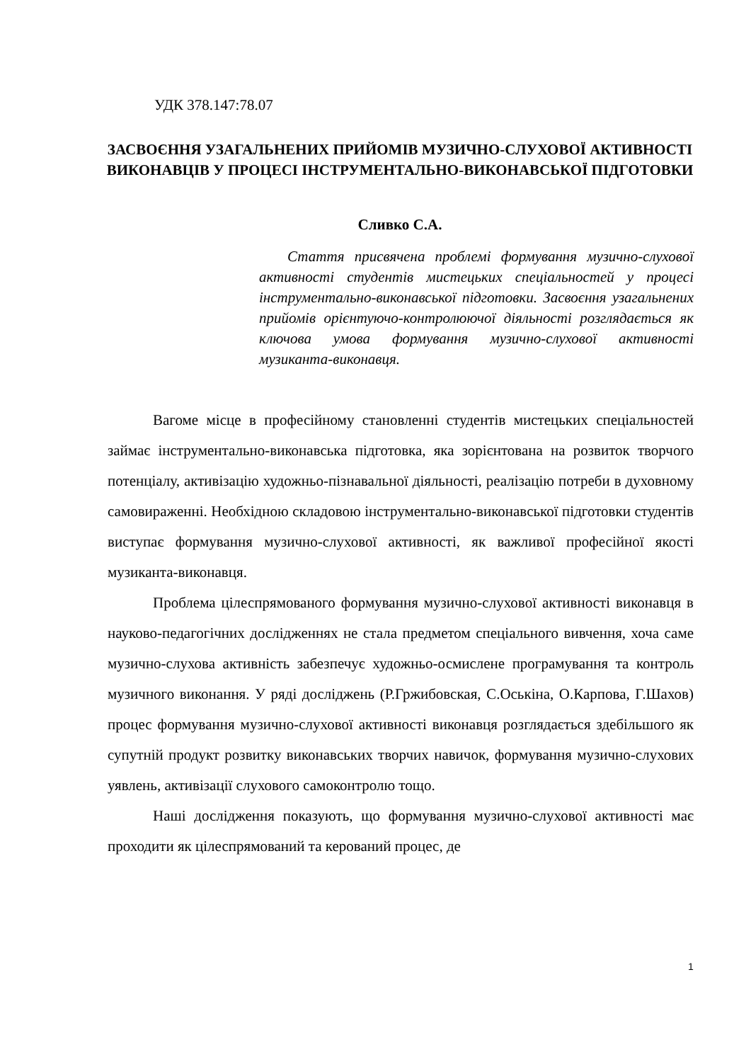УДК 378.147:78.07
ЗАСВОЄННЯ УЗАГАЛЬНЕНИХ ПРИЙОМІВ МУЗИЧНО-СЛУХОВОЇ АКТИВНОСТІ ВИКОНАВЦІВ У ПРОЦЕСІ ІНСТРУМЕНТАЛЬНО-ВИКОНАВСЬКОЇ ПІДГОТОВКИ
Сливко С.А.
Стаття присвячена проблемі формування музично-слухової активності студентів мистецьких спеціальностей у процесі інструментально-виконавської підготовки. Засвоєння узагальнених прийомів орієнтуючо-контролюючої діяльності розглядається як ключова умова формування музично-слухової активності музиканта-виконавця.
Вагоме місце в професійному становленні студентів мистецьких спеціальностей займає інструментально-виконавська підготовка, яка зорієнтована на розвиток творчого потенціалу, активізацію художньо-пізнавальної діяльності, реалізацію потреби в духовному самовираженні. Необхідною складовою інструментально-виконавської підготовки студентів виступає формування музично-слухової активності, як важливої професійної якості музиканта-виконавця.
Проблема цілеспрямованого формування музично-слухової активності виконавця в науково-педагогічних дослідженнях не стала предметом спеціального вивчення, хоча саме музично-слухова активність забезпечує художньо-осмислене програмування та контроль музичного виконання. У ряді досліджень (Р.Гржибовская, С.Оськіна, О.Карпова, Г.Шахов) процес формування музично-слухової активності виконавця розглядається здебільшого як супутній продукт розвитку виконавських творчих навичок, формування музично-слухових уявлень, активізації слухового самоконтролю тощо.
Наші дослідження показують, що формування музично-слухової активності має проходити як цілеспрямований та керований процес, де
1